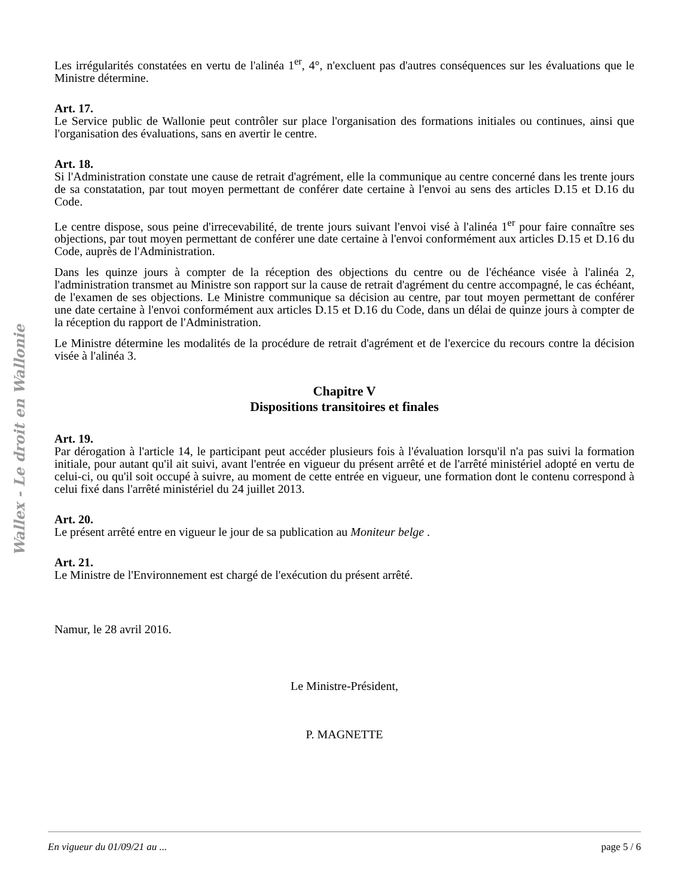Les irrégularités constatées en vertu de l'alinéa 1<sup>er</sup>, 4°, n'excluent pas d'autres conséquences sur les évaluations que le Ministre détermine.
Art. 17.
Le Service public de Wallonie peut contrôler sur place l'organisation des formations initiales ou continues, ainsi que l'organisation des évaluations, sans en avertir le centre.
Art. 18.
Si l'Administration constate une cause de retrait d'agrément, elle la communique au centre concerné dans les trente jours de sa constatation, par tout moyen permettant de conférer date certaine à l'envoi au sens des articles D.15 et D.16 du Code.
Le centre dispose, sous peine d'irrecevabilité, de trente jours suivant l'envoi visé à l'alinéa 1<sup>er</sup> pour faire connaître ses objections, par tout moyen permettant de conférer une date certaine à l'envoi conformément aux articles D.15 et D.16 du Code, auprès de l'Administration.
Dans les quinze jours à compter de la réception des objections du centre ou de l'échéance visée à l'alinéa 2, l'administration transmet au Ministre son rapport sur la cause de retrait d'agrément du centre accompagné, le cas échéant, de l'examen de ses objections. Le Ministre communique sa décision au centre, par tout moyen permettant de conférer une date certaine à l'envoi conformément aux articles D.15 et D.16 du Code, dans un délai de quinze jours à compter de la réception du rapport de l'Administration.
Le Ministre détermine les modalités de la procédure de retrait d'agrément et de l'exercice du recours contre la décision visée à l'alinéa 3.
Chapitre V
Dispositions transitoires et finales
Art. 19.
Par dérogation à l'article 14, le participant peut accéder plusieurs fois à l'évaluation lorsqu'il n'a pas suivi la formation initiale, pour autant qu'il ait suivi, avant l'entrée en vigueur du présent arrêté et de l'arrêté ministériel adopté en vertu de celui-ci, ou qu'il soit occupé à suivre, au moment de cette entrée en vigueur, une formation dont le contenu correspond à celui fixé dans l'arrêté ministériel du 24 juillet 2013.
Art. 20.
Le présent arrêté entre en vigueur le jour de sa publication au Moniteur belge .
Art. 21.
Le Ministre de l'Environnement est chargé de l'exécution du présent arrêté.
Namur, le 28 avril 2016.
Le Ministre-Président,
P. MAGNETTE
Wallex - Le droit en Wallonie
En vigueur du 01/09/21 au ... page 5 / 6